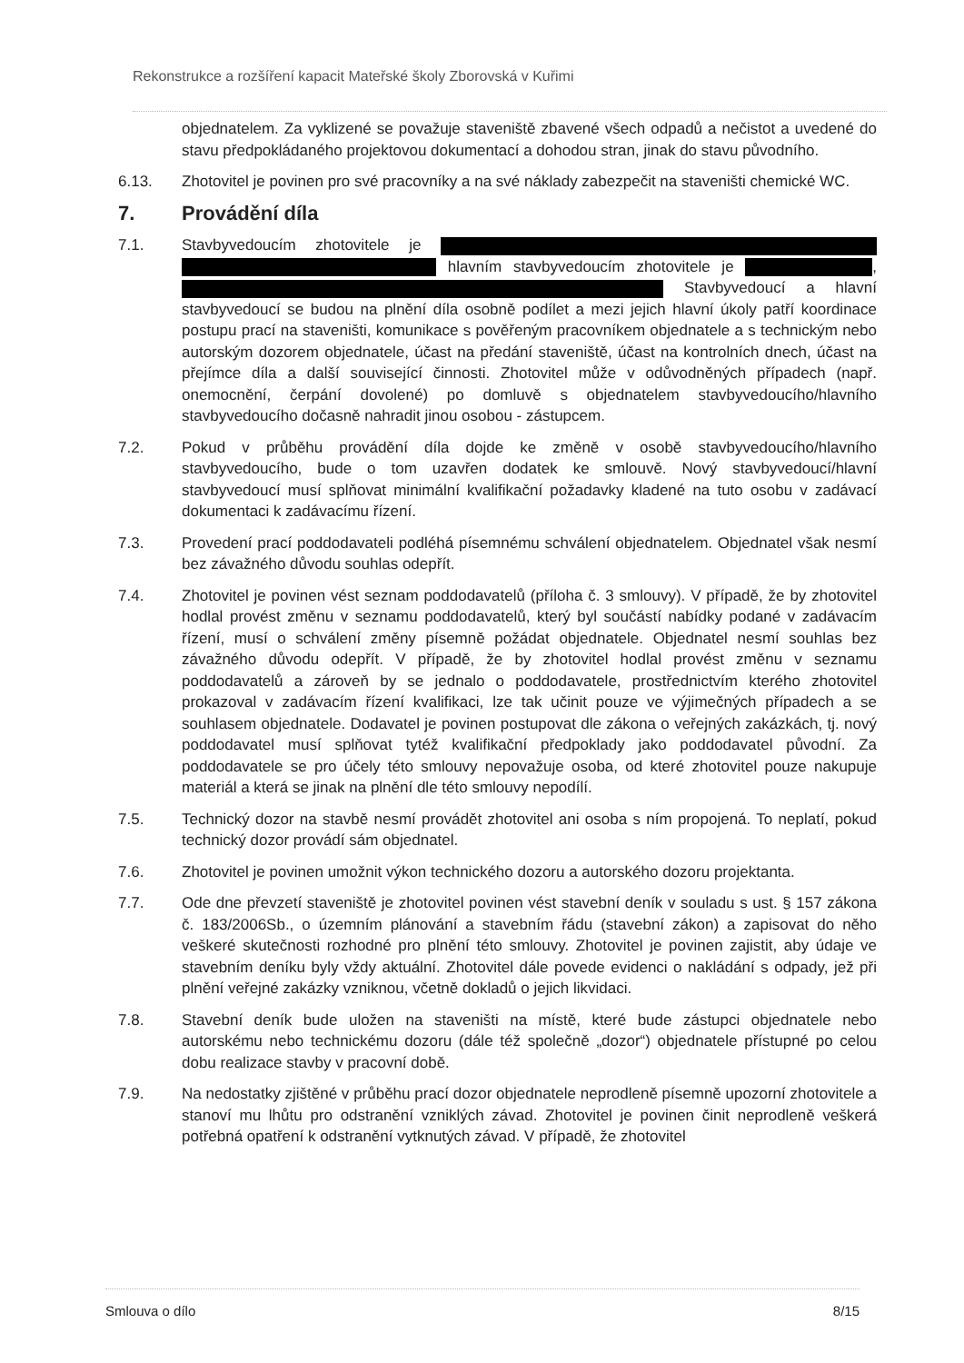Rekonstrukce a rozšíření kapacit Mateřské školy Zborovská v Kuřimi
objednatelem. Za vyklizené se považuje staveniště zbavené všech odpadů a nečistot a uvedené do stavu předpokládaného projektovou dokumentací a dohodou stran, jinak do stavu původního.
6.13. Zhotovitel je povinen pro své pracovníky a na své náklady zabezpečit na staveništi chemické WC.
7. Provádění díla
7.1. Stavbyvedoucím zhotovitele je hlavním stavbyvedoucím zhotovitele je , Stavbyvedoucí a hlavní stavbyvedoucí se budou na plnění díla osobně podílet a mezi jejich hlavní úkoly patří koordinace postupu prací na staveništi, komunikace s pověřeným pracovníkem objednatele a s technickým nebo autorským dozorem objednatele, účast na předání staveniště, účast na kontrolních dnech, účast na přejímce díla a další související činnosti. Zhotovitel může v odůvodněných případech (např. onemocnění, čerpání dovolené) po domluvě s objednatelem stavbyvedoucího/hlavního stavbyvedoucího dočasně nahradit jinou osobou - zástupcem.
7.2. Pokud v průběhu provádění díla dojde ke změně v osobě stavbyvedoucího/hlavního stavbyvedoucího, bude o tom uzavřen dodatek ke smlouvě. Nový stavbyvedoucí/hlavní stavbyvedoucí musí splňovat minimální kvalifikační požadavky kladené na tuto osobu v zadávací dokumentaci k zadávacímu řízení.
7.3. Provedení prací poddodavateli podléhá písemnému schválení objednatelem. Objednatel však nesmí bez závažného důvodu souhlas odepřít.
7.4. Zhotovitel je povinen vést seznam poddodavatelů (příloha č. 3 smlouvy). V případě, že by zhotovitel hodlal provést změnu v seznamu poddodavatelů, který byl součástí nabídky podané v zadávacím řízení, musí o schválení změny písemně požádat objednatele. Objednatel nesmí souhlas bez závažného důvodu odepřít. V případě, že by zhotovitel hodlal provést změnu v seznamu poddodavatelů a zároveň by se jednalo o poddodavatele, prostřednictvím kterého zhotovitel prokazoval v zadávacím řízení kvalifikaci, lze tak učinit pouze ve výjimečných případech a se souhlasem objednatele. Dodavatel je povinen postupovat dle zákona o veřejných zakázkách, tj. nový poddodavatel musí splňovat tytéž kvalifikační předpoklady jako poddodavatel původní. Za poddodavatele se pro účely této smlouvy nepovažuje osoba, od které zhotovitel pouze nakupuje materiál a která se jinak na plnění dle této smlouvy nepodílí.
7.5. Technický dozor na stavbě nesmí provádět zhotovitel ani osoba s ním propojená. To neplatí, pokud technický dozor provádí sám objednatel.
7.6. Zhotovitel je povinen umožnit výkon technického dozoru a autorského dozoru projektanta.
7.7. Ode dne převzetí staveniště je zhotovitel povinen vést stavební deník v souladu s ust. § 157 zákona č. 183/2006Sb., o územním plánování a stavebním řádu (stavební zákon) a zapisovat do něho veškeré skutečnosti rozhodné pro plnění této smlouvy. Zhotovitel je povinen zajistit, aby údaje ve stavebním deníku byly vždy aktuální. Zhotovitel dále povede evidenci o nakládání s odpady, jež při plnění veřejné zakázky vzniknou, včetně dokladů o jejich likvidaci.
7.8. Stavební deník bude uložen na staveništi na místě, které bude zástupci objednatele nebo autorskému nebo technickému dozoru (dále též společně „dozor“) objednatele přístupné po celou dobu realizace stavby v pracovní době.
7.9. Na nedostatky zjištěné v průběhu prací dozor objednatele neprodleně písemně upozorní zhotovitele a stanoví mu lhůtu pro odstranění vzniklých závad. Zhotovitel je povinen činit neprodleně veškerá potřebná opatření k odstranění vytknutých závad. V případě, že zhotovitel
Smlouva o dílo 8/15